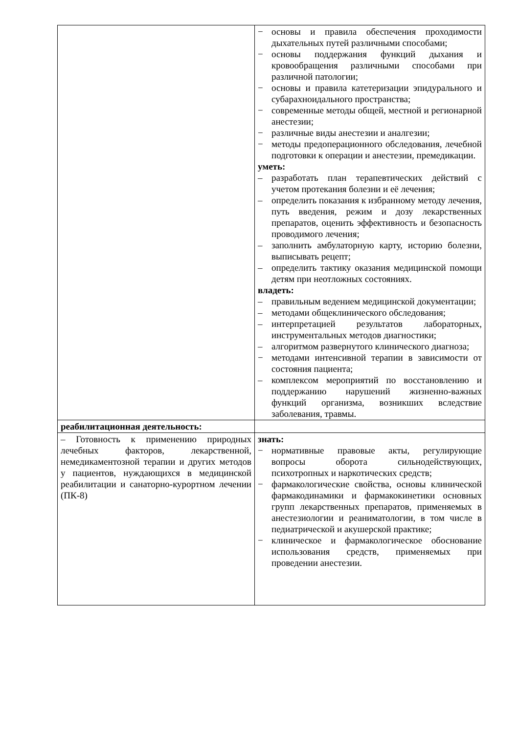| | − основы и правила обеспечения проходимости дыхательных путей различными способами; − основы поддержания функций дыхания и кровообращения различными способами при различной патологии; − основы и правила катетеризации эпидурального и субарахноидального пространства; − современные методы общей, местной и регионарной анестезии; − различные виды анестезии и аналгезии; − методы предоперационного обследования, лечебной подготовки к операции и анестезии, премедикации. уметь: – разработать план терапевтических действий с учетом протекания болезни и её лечения; – определить показания к избранному методу лечения, путь введения, режим и дозу лекарственных препаратов, оценить эффективность и безопасность проводимого лечения; – заполнить амбулаторную карту, историю болезни, выписывать рецепт; – определить тактику оказания медицинской помощи детям при неотложных состояниях. владеть: – правильным ведением медицинской документации; – методами общеклинического обследования; – интерпретацией результатов лабораторных, инструментальных методов диагностики; – алгоритмом развернутого клинического диагноза; − методами интенсивной терапии в зависимости от состояния пациента; – комплексом мероприятий по восстановлению и поддержанию нарушений жизненно-важных функций организма, возникших вследствие заболевания, травмы. |
| реабилитационная деятельность: | |
| – Готовность к применению природных лечебных факторов, лекарственной, немедикаментозной терапии и других методов у пациентов, нуждающихся в медицинской реабилитации и санаторно-курортном лечении (ПК-8) | знать: − нормативные правовые акты, регулирующие вопросы оборота сильнодействующих, психотропных и наркотических средств; − фармакологические свойства, основы клинической фармакодинамики и фармакокинетики основных групп лекарственных препаратов, применяемых в анестезиологии и реаниматологии, в том числе в педиатрической и акушерской практике; − клиническое и фармакологическое обоснование использования средств, применяемых при проведении анестезии. |